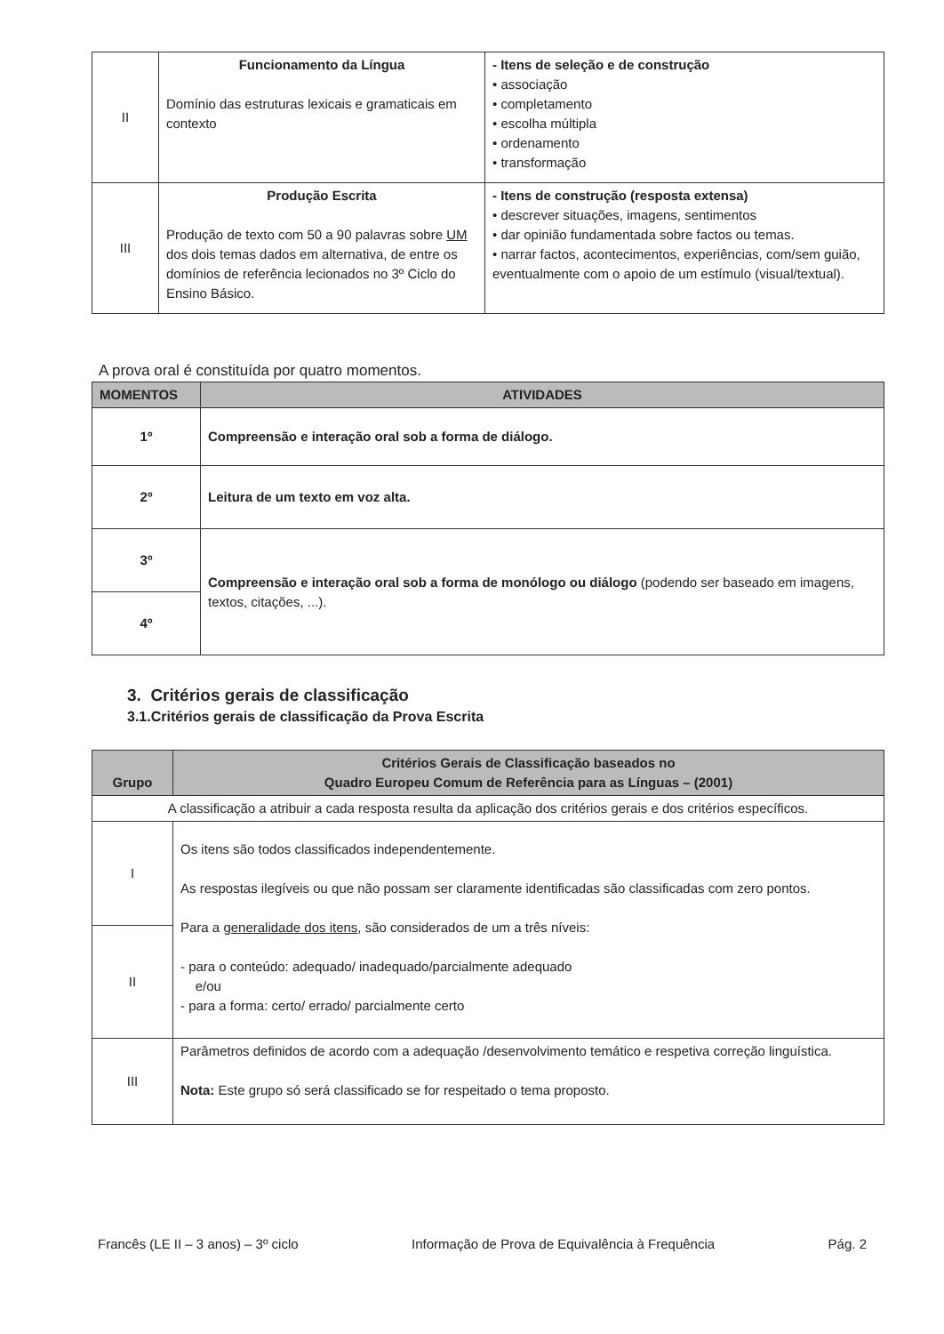| II | Funcionamento da Língua Domínio das estruturas lexicais e gramaticais em contexto | - Itens de seleção e de construção • associação • completamento • escolha múltipla • ordenamento • transformação |
| III | Produção Escrita Produção de texto com 50 a 90 palavras sobre UM dos dois temas dados em alternativa, de entre os domínios de referência lecionados no 3º Ciclo do Ensino Básico. | - Itens de construção (resposta extensa) • descrever situações, imagens, sentimentos • dar opinião fundamentada sobre factos ou temas. • narrar factos, acontecimentos, experiências, com/sem guião, eventualmente com o apoio de um estímulo (visual/textual). |
A prova oral é constituída por quatro momentos.
| MOMENTOS | ATIVIDADES |
| --- | --- |
| 1º | Compreensão e interação oral sob a forma de diálogo. |
| 2º | Leitura de um texto em voz alta. |
| 3º | Compreensão e interação oral sob a forma de monólogo ou diálogo (podendo ser baseado em imagens, textos, citações, ...). |
| 4º | |
3. Critérios gerais de classificação
3.1.Critérios gerais de classificação da Prova Escrita
| Grupo | Critérios Gerais de Classificação baseados no Quadro Europeu Comum de Referência para as Línguas – (2001) |
| --- | --- |
| A classificação a atribuir a cada resposta resulta da aplicação dos critérios gerais e dos critérios específicos. | |
| I | Os itens são todos classificados independentemente. As respostas ilegíveis ou que não possam ser claramente identificadas são classificadas com zero pontos. Para a generalidade dos itens , são considerados de um a três níveis: - para o conteúdo: adequado/ inadequado/parcialmente adequado e/ou - para a forma: certo/ errado/ parcialmente certo |
| II | |
| III | Parâmetros definidos de acordo com a adequação /desenvolvimento temático e respetiva correção linguística. Nota: Este grupo só será classificado se for respeitado o tema proposto. |
Francês (LE II – 3 anos) – 3º ciclo Informação de Prova de Equivalência à Frequência Pág. 2